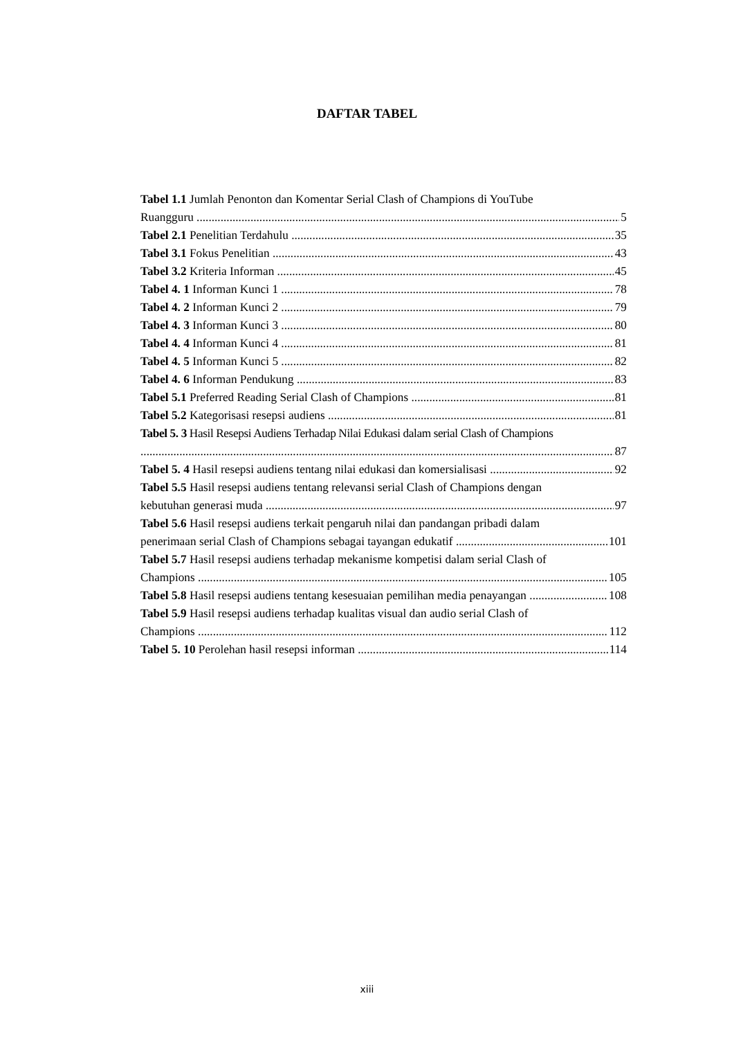DAFTAR TABEL
Tabel 1.1 Jumlah Penonton dan Komentar Serial Clash of Champions di YouTube
Ruangguru 5
Tabel 2.1 Penelitian Terdahulu 35
Tabel 3.1 Fokus Penelitian 43
Tabel 3.2 Kriteria Informan 45
Tabel 4. 1 Informan Kunci 1 78
Tabel 4. 2 Informan Kunci 2 79
Tabel 4. 3 Informan Kunci 3 80
Tabel 4. 4 Informan Kunci 4 81
Tabel 4. 5 Informan Kunci 5 82
Tabel 4. 6 Informan Pendukung 83
Tabel 5.1 Preferred Reading Serial Clash of Champions 81
Tabel 5.2 Kategorisasi resepsi audiens 81
Tabel 5. 3 Hasil Resepsi Audiens Terhadap Nilai Edukasi dalam serial Clash of Champions
87
Tabel 5. 4 Hasil resepsi audiens tentang nilai edukasi dan komersialisasi 92
Tabel 5.5 Hasil resepsi audiens tentang relevansi serial Clash of Champions dengan
kebutuhan generasi muda 97
Tabel 5.6 Hasil resepsi audiens terkait pengaruh nilai dan pandangan pribadi dalam
penerimaan serial Clash of Champions sebagai tayangan edukatif 101
Tabel 5.7 Hasil resepsi audiens terhadap mekanisme kompetisi dalam serial Clash of
Champions 105
Tabel 5.8 Hasil resepsi audiens tentang kesesuaian pemilihan media penayangan 108
Tabel 5.9 Hasil resepsi audiens terhadap kualitas visual dan audio serial Clash of
Champions 112
Tabel 5. 10 Perolehan hasil resepsi informan 114
xiii